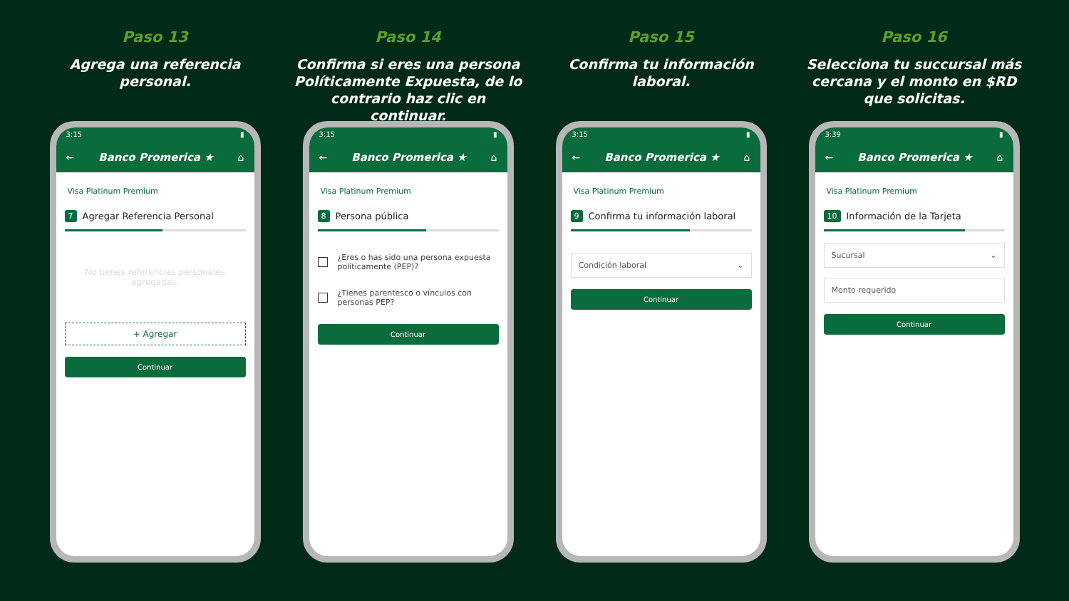Paso 13
Agrega una referencia personal.
3:15 ▮
← Banco Promerica ★ ⌂
Visa Platinum Premium
7 Agregar Referencia Personal
No tienes referencias personales agregadas.
+ Agregar
Continuar
Paso 14
Confirma si eres una persona Políticamente Expuesta, de lo contrario haz clic en continuar.
3:15 ▮
← Banco Promerica ★ ⌂
Visa Platinum Premium
8 Persona pública
¿Eres o has sido una persona expuesta políticamente (PEP)?
¿Tienes parentesco o vínculos con personas PEP?
Continuar
Paso 15
Confirma tu información laboral.
3:15 ▮
← Banco Promerica ★ ⌂
Visa Platinum Premium
9 Confirma tu información laboral
Condición laboral ⌄
Continuar
Paso 16
Selecciona tu succursal más cercana y el monto en $RD que solicitas.
3:39 ▮
← Banco Promerica ★ ⌂
Visa Platinum Premium
10 Información de la Tarjeta
Sucursal ⌄
Monto requerido
Continuar